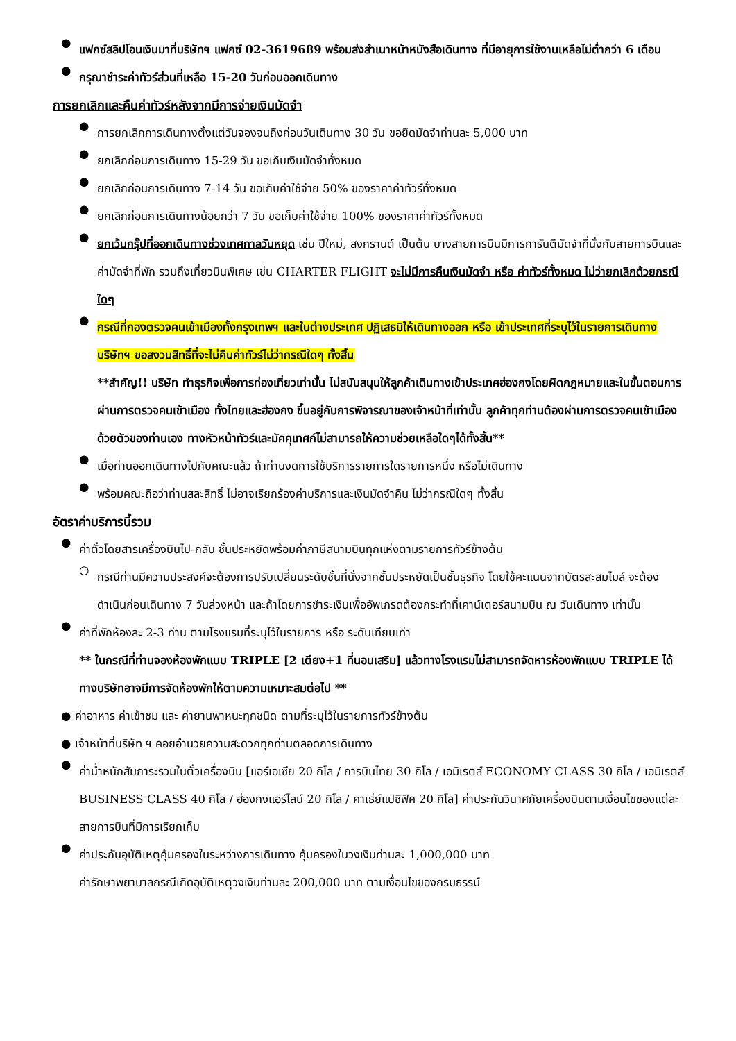●
แฟกซ์สลิปโอนเงินมาที่บริษัทฯ แฟกซ์ 02-3619689 พร้อมส่งสำเนาหน้าหนังสือเดินทาง ที่มีอายุการใช้งานเหลือไม่ต่ำกว่า 6 เดือน
●
กรุณาชำระค่าทัวร์ส่วนที่เหลือ 15-20 วันก่อนออกเดินทาง
การยกเลิกและคืนค่าทัวร์หลังจากมีการจ่ายเงินมัดจำ
●
การยกเลิกการเดินทางตั้งแต่วันจองจนถึงก่อนวันเดินทาง 30 วัน ขอยึดมัดจำท่านละ 5,000 บาท
●
ยกเลิกก่อนการเดินทาง 15-29 วัน ขอเก็บเงินมัดจำทั้งหมด
●
ยกเลิกก่อนการเดินทาง 7-14 วัน ขอเก็บค่าใช้จ่าย 50% ของราคาค่าทัวร์ทั้งหมด
●
ยกเลิกก่อนการเดินทางน้อยกว่า 7 วัน ขอเก็บค่าใช้จ่าย 100% ของราคาค่าทัวร์ทั้งหมด
●
ยกเว้นกรุ๊ปที่ออกเดินทางช่วงเทศกาลวันหยุด เช่น ปีใหม่, สงกรานต์ เป็นต้น บางสายการบินมีการการันตีมัดจำที่นั่งกับสายการบินและค่ามัดจำที่พัก รวมถึงเที่ยวบินพิเศษ เช่น CHARTER FLIGHT จะไม่มีการคืนเงินมัดจำ หรือ ค่าทัวร์ทั้งหมด ไม่ว่ายกเลิกด้วยกรณีใดๆ
●
กรณีที่กองตรวจคนเข้าเมืองทั้งกรุงเทพฯ และในต่างประเทศ ปฏิเสธมิให้เดินทางออก หรือ เข้าประเทศที่ระบุไว้ในรายการเดินทาง บริษัทฯ ขอสงวนสิทธิ์ที่จะไม่คืนค่าทัวร์ไม่ว่ากรณีใดๆ ทั้งสิ้น
**สำคัญ!! บริษัท ทำธุรกิจเพื่อการท่องเที่ยวเท่านั้น ไม่สนับสนุนให้ลูกค้าเดินทางเข้าประเทศฮ่องกงโดยผิดกฎหมายและในขั้นตอนการผ่านการตรวจคนเข้าเมือง ทั้งไทยและฮ่องกง ขึ้นอยู่กับการพิจารณาของเจ้าหน้าที่เท่านั้น ลูกค้าทุกท่านต้องผ่านการตรวจคนเข้าเมืองด้วยตัวของท่านเอง ทางหัวหน้าทัวร์และมัคคุเทศก์ไม่สามารถให้ความช่วยเหลือใดๆได้ทั้งสิ้น**
●
เมื่อท่านออกเดินทางไปกับคณะแล้ว ถ้าท่านงดการใช้บริการรายการใดรายการหนึ่ง หรือไม่เดินทาง
●
พร้อมคณะถือว่าท่านสละสิทธิ์ ไม่อาจเรียกร้องค่าบริการและเงินมัดจำคืน ไม่ว่ากรณีใดๆ ทั้งสิ้น
อัตราค่าบริการนี้รวม
●
ค่าตั๋วโดยสารเครื่องบินไป-กลับ ชั้นประหยัดพร้อมค่าภาษีสนามบินทุกแห่งตามรายการทัวร์ข้างต้น
○
กรณีท่านมีความประสงค์จะต้องการปรับเปลี่ยนระดับชั้นที่นั่งจากชั้นประหยัดเป็นชั้นธุรกิจ โดยใช้คะแนนจากบัตรสะสมไมล์ จะต้องดำเนินก่อนเดินทาง 7 วันล่วงหน้า และถ้าโดยการชำระเงินเพื่ออัพเกรดต้องกระทำที่เคาน์เตอร์สนามบิน ณ วันเดินทาง เท่านั้น
●
ค่าที่พักห้องละ 2-3 ท่าน ตามโรงแรมที่ระบุไว้ในรายการ หรือ ระดับเทียบเท่า
** ในกรณีที่ท่านจองห้องพักแบบ TRIPLE [2 เตียง+1 ที่นอนเสริม] แล้วทางโรงแรมไม่สามารถจัดหารห้องพักแบบ TRIPLE ได้ ทางบริษัทอาจมีการจัดห้องพักให้ตามความเหมาะสมต่อไป **
● ค่าอาหาร ค่าเข้าชม และ ค่ายานพาหนะทุกชนิด ตามที่ระบุไว้ในรายการทัวร์ข้างต้น
● เจ้าหน้าที่บริษัท ฯ คอยอำนวยความสะดวกทุกท่านตลอดการเดินทาง
●
ค่าน้ำหนักสัมภาระรวมในตั๋วเครื่องบิน [แอร์เอเซีย 20 กิโล / การบินไทย 30 กิโล / เอมิเรตส์ ECONOMY CLASS 30 กิโล / เอมิเรตส์ BUSINESS CLASS 40 กิโล / ฮ่องกงแอร์ไลน์ 20 กิโล / คาเธ่ย์แปซิฟิค 20 กิโล] ค่าประกันวินาศภัยเครื่องบินตามเงื่อนไขของแต่ละสายการบินที่มีการเรียกเก็บ
●
ค่าประกันอุบัติเหตุคุ้มครองในระหว่างการเดินทาง คุ้มครองในวงเงินท่านละ 1,000,000 บาท
ค่ารักษาพยาบาลกรณีเกิดอุบัติเหตุวงเงินท่านละ 200,000 บาท ตามเงื่อนไขของกรมธรรม์